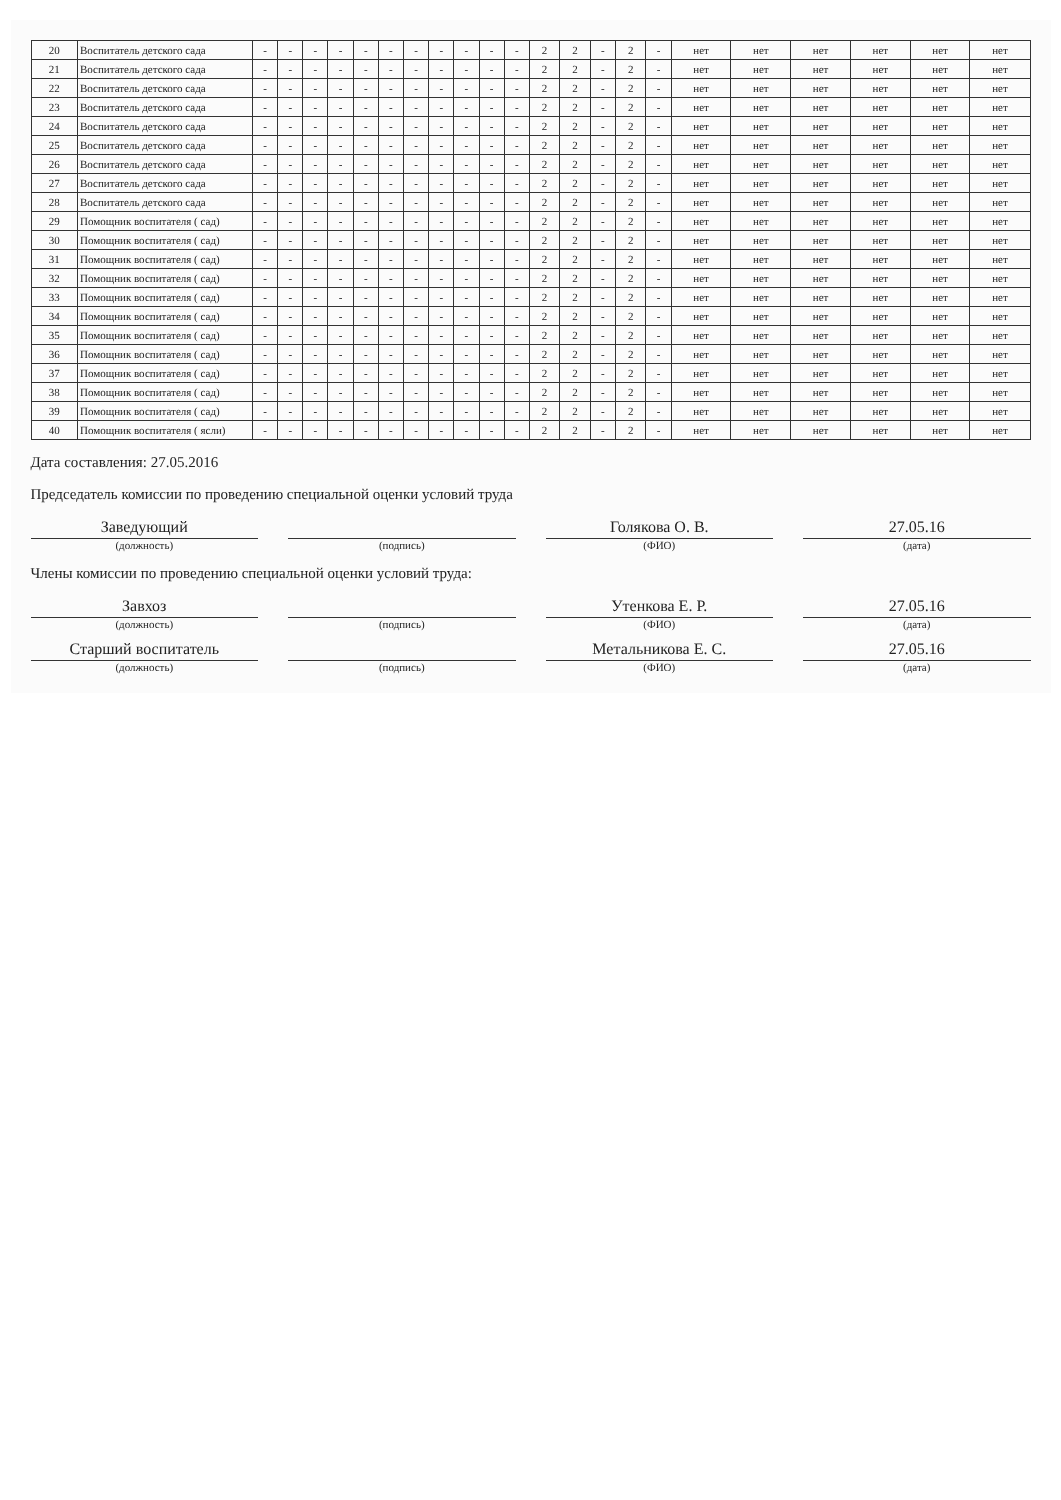| 20 | Воспитатель детского сада | - | - | - | - | - | - | - | - | - | - | - | 2 | 2 | - | 2 | - | нет | нет | нет | нет | нет | нет |
| 21 | Воспитатель детского сада | - | - | - | - | - | - | - | - | - | - | - | 2 | 2 | - | 2 | - | нет | нет | нет | нет | нет | нет |
| 22 | Воспитатель детского сада | - | - | - | - | - | - | - | - | - | - | - | 2 | 2 | - | 2 | - | нет | нет | нет | нет | нет | нет |
| 23 | Воспитатель детского сада | - | - | - | - | - | - | - | - | - | - | - | 2 | 2 | - | 2 | - | нет | нет | нет | нет | нет | нет |
| 24 | Воспитатель детского сада | - | - | - | - | - | - | - | - | - | - | - | 2 | 2 | - | 2 | - | нет | нет | нет | нет | нет | нет |
| 25 | Воспитатель детского сада | - | - | - | - | - | - | - | - | - | - | - | 2 | 2 | - | 2 | - | нет | нет | нет | нет | нет | нет |
| 26 | Воспитатель детского сада | - | - | - | - | - | - | - | - | - | - | - | 2 | 2 | - | 2 | - | нет | нет | нет | нет | нет | нет |
| 27 | Воспитатель детского сада | - | - | - | - | - | - | - | - | - | - | - | 2 | 2 | - | 2 | - | нет | нет | нет | нет | нет | нет |
| 28 | Воспитатель детского сада | - | - | - | - | - | - | - | - | - | - | - | 2 | 2 | - | 2 | - | нет | нет | нет | нет | нет | нет |
| 29 | Помощник воспитателя ( сад) | - | - | - | - | - | - | - | - | - | - | - | 2 | 2 | - | 2 | - | нет | нет | нет | нет | нет | нет |
| 30 | Помощник воспитателя ( сад) | - | - | - | - | - | - | - | - | - | - | - | 2 | 2 | - | 2 | - | нет | нет | нет | нет | нет | нет |
| 31 | Помощник воспитателя ( сад) | - | - | - | - | - | - | - | - | - | - | - | 2 | 2 | - | 2 | - | нет | нет | нет | нет | нет | нет |
| 32 | Помощник воспитателя ( сад) | - | - | - | - | - | - | - | - | - | - | - | 2 | 2 | - | 2 | - | нет | нет | нет | нет | нет | нет |
| 33 | Помощник воспитателя ( сад) | - | - | - | - | - | - | - | - | - | - | - | 2 | 2 | - | 2 | - | нет | нет | нет | нет | нет | нет |
| 34 | Помощник воспитателя ( сад) | - | - | - | - | - | - | - | - | - | - | - | 2 | 2 | - | 2 | - | нет | нет | нет | нет | нет | нет |
| 35 | Помощник воспитателя ( сад) | - | - | - | - | - | - | - | - | - | - | - | 2 | 2 | - | 2 | - | нет | нет | нет | нет | нет | нет |
| 36 | Помощник воспитателя ( сад) | - | - | - | - | - | - | - | - | - | - | - | 2 | 2 | - | 2 | - | нет | нет | нет | нет | нет | нет |
| 37 | Помощник воспитателя ( сад) | - | - | - | - | - | - | - | - | - | - | - | 2 | 2 | - | 2 | - | нет | нет | нет | нет | нет | нет |
| 38 | Помощник воспитателя ( сад) | - | - | - | - | - | - | - | - | - | - | - | 2 | 2 | - | 2 | - | нет | нет | нет | нет | нет | нет |
| 39 | Помощник воспитателя ( сад) | - | - | - | - | - | - | - | - | - | - | - | 2 | 2 | - | 2 | - | нет | нет | нет | нет | нет | нет |
| 40 | Помощник воспитателя ( ясли) | - | - | - | - | - | - | - | - | - | - | - | 2 | 2 | - | 2 | - | нет | нет | нет | нет | нет | нет |
Дата составления: 27.05.2016
Председатель комиссии по проведению специальной оценки условий труда
Заведующий
Голякова О. В.
27.05.16
(должность) (подпись) (ФИО) (дата)
Члены комиссии по проведению специальной оценки условий труда:
Завхоз
Утенкова Е. Р.
27.05.16
(должность) (подпись) (ФИО) (дата)
Старший воспитатель
Метальникова Е. С.
27.05.16
(должность) (подпись) (ФИО) (дата)